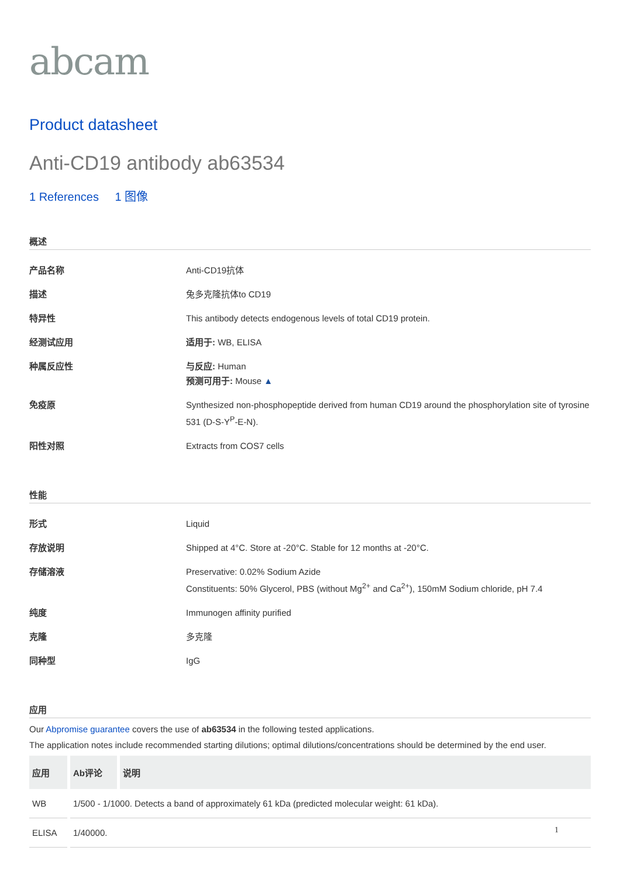abcam
Product datasheet
Anti-CD19 antibody ab63534
1 References 1 图像
概述
| 产品名称 | Anti-CD19抗体 |
| 描述 | 兔多克隆抗体to CD19 |
| 特异性 | This antibody detects endogenous levels of total CD19 protein. |
| 经测试应用 | 适用于: WB, ELISA |
| 种属反应性 | 与反应: Human 预测可用于: Mouse ▲ |
| 免疫原 | Synthesized non-phosphopeptide derived from human CD19 around the phosphorylation site of tyrosine 531 (D-S-Y<sup>P</sup>-E-N). |
| 阳性对照 | Extracts from COS7 cells |
性能
| 形式 | Liquid |
| 存放说明 | Shipped at 4°C. Store at -20°C. Stable for 12 months at -20°C. |
| 存储溶液 | Preservative: 0.02% Sodium Azide Constituents: 50% Glycerol, PBS (without Mg<sup>2+</sup> and Ca<sup>2+</sup>), 150mM Sodium chloride, pH 7.4 |
| 纯度 | Immunogen affinity purified |
| 克隆 | 多克隆 |
| 同种型 | IgG |
应用
Our Abpromise guarantee covers the use of ab63534 in the following tested applications.
The application notes include recommended starting dilutions; optimal dilutions/concentrations should be determined by the end user.
| 应用 | Ab评论 | 说明 |
| --- | --- | --- |
| WB | 1/500 - 1/1000. Detects a band of approximately 61 kDa (predicted molecular weight: 61 kDa). | |
| ELISA | 1/40000. | |
1